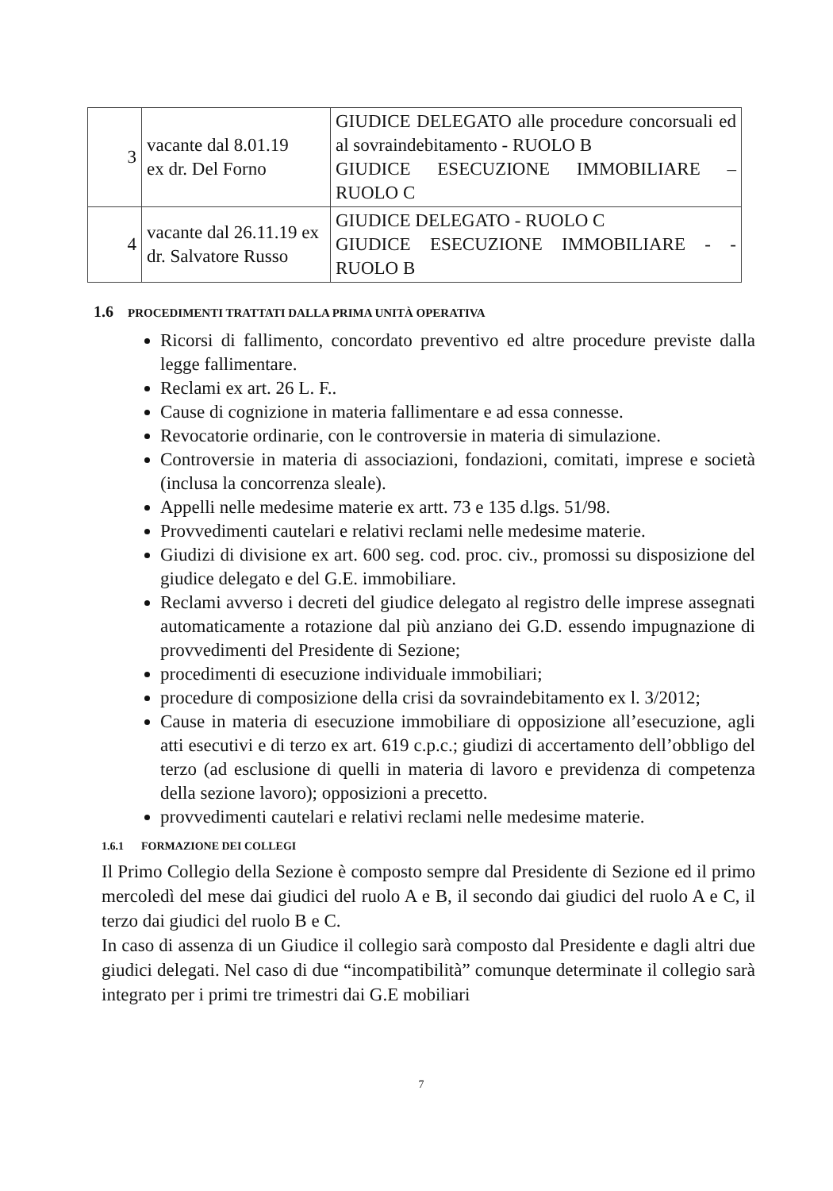| 3 | vacante dal 8.01.19 ex dr. Del Forno | GIUDICE DELEGATO alle procedure concorsuali ed al sovraindebitamento - RUOLO B GIUDICE ESECUZIONE IMMOBILIARE – RUOLO C |
| 4 | vacante dal 26.11.19 ex dr. Salvatore Russo | GIUDICE DELEGATO - RUOLO C GIUDICE ESECUZIONE IMMOBILIARE - - RUOLO B |
1.6 PROCEDIMENTI TRATTATI DALLA PRIMA UNITÀ OPERATIVA
Ricorsi di fallimento, concordato preventivo ed altre procedure previste dalla legge fallimentare.
Reclami ex art. 26 L. F..
Cause di cognizione in materia fallimentare e ad essa connesse.
Revocatorie ordinarie, con le controversie in materia di simulazione.
Controversie in materia di associazioni, fondazioni, comitati, imprese e società (inclusa la concorrenza sleale).
Appelli nelle medesime materie ex artt. 73 e 135 d.lgs. 51/98.
Provvedimenti cautelari e relativi reclami nelle medesime materie.
Giudizi di divisione ex art. 600 seg. cod. proc. civ., promossi su disposizione del giudice delegato e del G.E. immobiliare.
Reclami avverso i decreti del giudice delegato al registro delle imprese assegnati automaticamente a rotazione dal più anziano dei G.D. essendo impugnazione di provvedimenti del Presidente di Sezione;
procedimenti di esecuzione individuale immobiliari;
procedure di composizione della crisi da sovraindebitamento ex l. 3/2012;
Cause in materia di esecuzione immobiliare di opposizione all’esecuzione, agli atti esecutivi e di terzo ex art. 619 c.p.c.; giudizi di accertamento dell’obbligo del terzo (ad esclusione di quelli in materia di lavoro e previdenza di competenza della sezione lavoro); opposizioni a precetto.
provvedimenti cautelari e relativi reclami nelle medesime materie.
1.6.1 FORMAZIONE DEI COLLEGI
Il Primo Collegio della Sezione è composto sempre dal Presidente di Sezione ed il primo mercoledì del mese dai giudici del ruolo A e B, il secondo dai giudici del ruolo A e C, il terzo dai giudici del ruolo B e C.
In caso di assenza di un Giudice il collegio sarà composto dal Presidente e dagli altri due giudici delegati. Nel caso di due “incompatibilità” comunque determinate il collegio sarà integrato per i primi tre trimestri dai G.E mobiliari
7